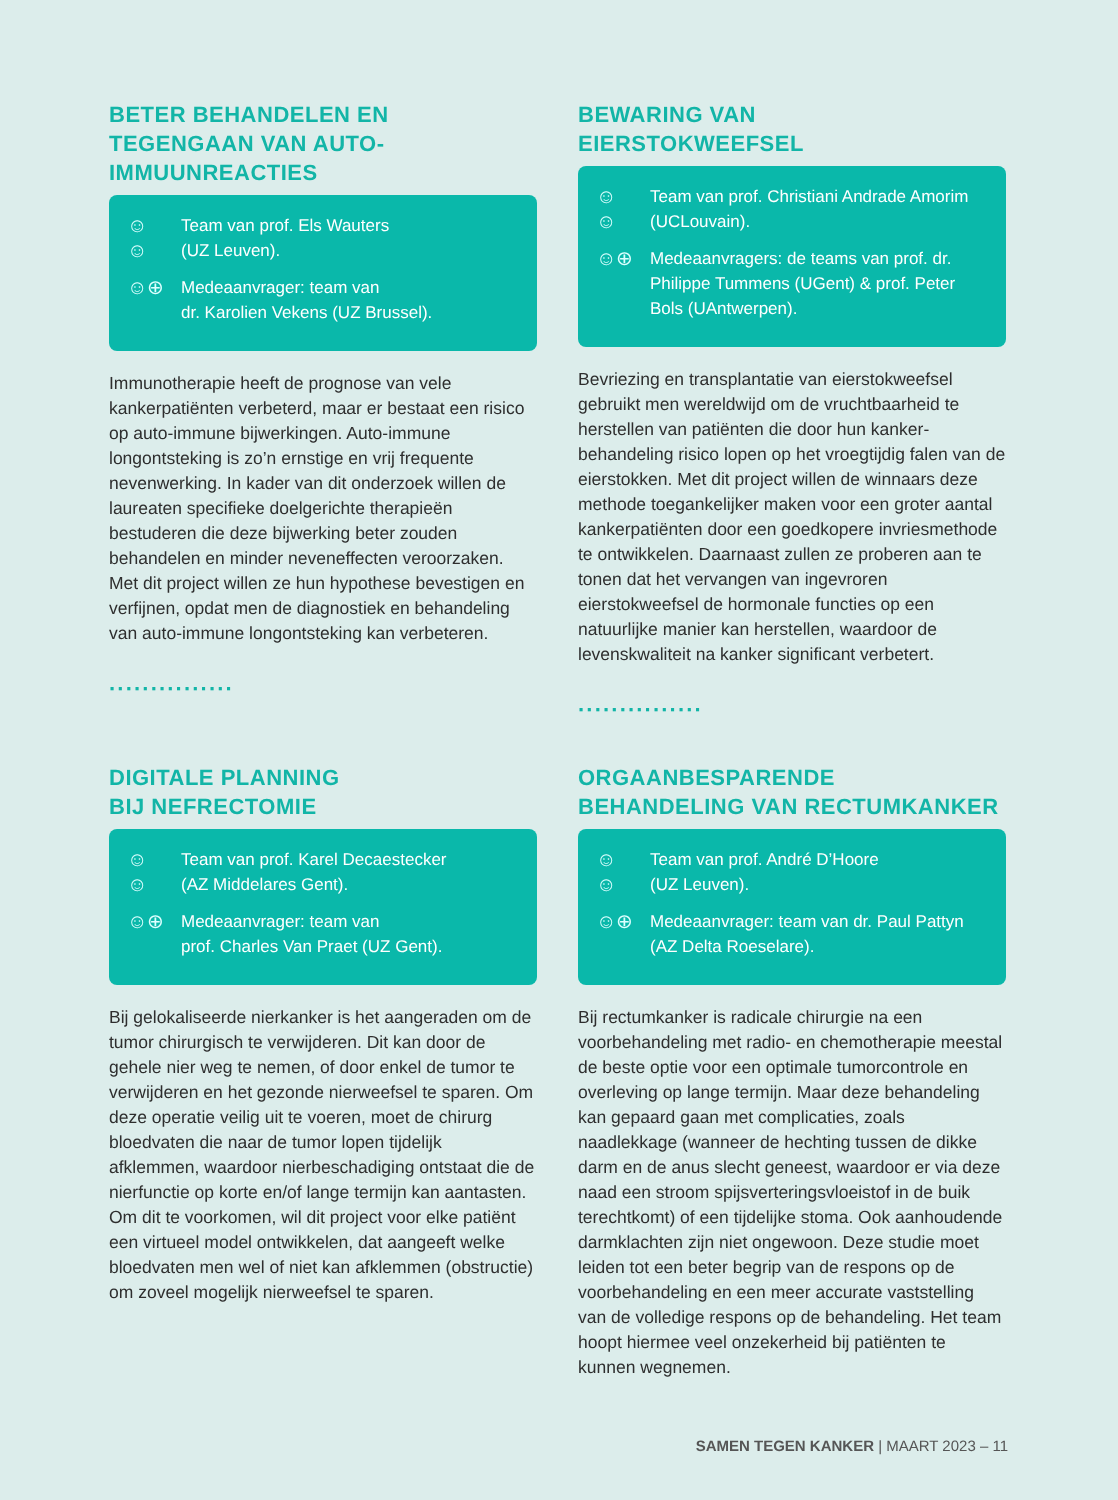BETER BEHANDELEN EN TEGENGAAN VAN AUTO-IMMUUNREACTIES
☺☺ Team van prof. Els Wauters
(UZ Leuven).
☺⊕ Medeaanvrager: team van
dr. Karolien Vekens (UZ Brussel).
Immunotherapie heeft de prognose van vele kankerpatiënten verbeterd, maar er bestaat een risico op auto-immune bijwerkingen. Auto-immune longontsteking is zo’n ernstige en vrij frequente nevenwerking. In kader van dit onderzoek willen de laureaten specifieke doelgerichte therapieën bestuderen die deze bijwerking beter zouden behandelen en minder neveneffecten veroorzaken. Met dit project willen ze hun hypothese bevestigen en verfijnen, opdat men de diagnostiek en behandeling van auto-immune longontsteking kan verbeteren.
···············
BEWARING VAN
EIERSTOKWEEFSEL
☺☺ Team van prof. Christiani Andrade Amorim (UCLouvain).
☺⊕ Medeaanvragers: de teams van prof. dr. Philippe Tummens (UGent) & prof. Peter Bols (UAntwerpen).
Bevriezing en transplantatie van eierstokweefsel gebruikt men wereldwijd om de vruchtbaarheid te herstellen van patiënten die door hun kanker-behandeling risico lopen op het vroegtijdig falen van de eierstokken. Met dit project willen de winnaars deze methode toegankelijker maken voor een groter aantal kankerpatiënten door een goedkopere invriesmethode te ontwikkelen. Daarnaast zullen ze proberen aan te tonen dat het vervangen van ingevroren eierstokweefsel de hormonale functies op een natuurlijke manier kan herstellen, waardoor de levenskwaliteit na kanker significant verbetert.
···············
DIGITALE PLANNING
BIJ NEFRECTOMIE
☺☺ Team van prof. Karel Decaestecker
(AZ Middelares Gent).
☺⊕ Medeaanvrager: team van
prof. Charles Van Praet (UZ Gent).
Bij gelokaliseerde nierkanker is het aangeraden om de tumor chirurgisch te verwijderen. Dit kan door de gehele nier weg te nemen, of door enkel de tumor te verwijderen en het gezonde nierweefsel te sparen. Om deze operatie veilig uit te voeren, moet de chirurg bloedvaten die naar de tumor lopen tijdelijk afklemmen, waardoor nierbeschadiging ontstaat die de nierfunctie op korte en/of lange termijn kan aantasten. Om dit te voorkomen, wil dit project voor elke patiënt een virtueel model ontwikkelen, dat aangeeft welke bloedvaten men wel of niet kan afklemmen (obstructie) om zoveel mogelijk nierweefsel te sparen.
ORGAANBESPARENDE BEHANDELING VAN RECTUMKANKER
☺☺ Team van prof. André D’Hoore
(UZ Leuven).
☺⊕ Medeaanvrager: team van dr. Paul Pattyn (AZ Delta Roeselare).
Bij rectumkanker is radicale chirurgie na een voorbehandeling met radio- en chemotherapie meestal de beste optie voor een optimale tumorcontrole en overleving op lange termijn. Maar deze behandeling kan gepaard gaan met complicaties, zoals naadlekkage (wanneer de hechting tussen de dikke darm en de anus slecht geneest, waardoor er via deze naad een stroom spijsverteringsvloeistof in de buik terechtkomt) of een tijdelijke stoma. Ook aanhoudende darmklachten zijn niet ongewoon. Deze studie moet leiden tot een beter begrip van de respons op de voorbehandeling en een meer accurate vaststelling van de volledige respons op de behandeling. Het team hoopt hiermee veel onzekerheid bij patiënten te kunnen wegnemen.
SAMEN TEGEN KANKER | MAART 2023 – 11